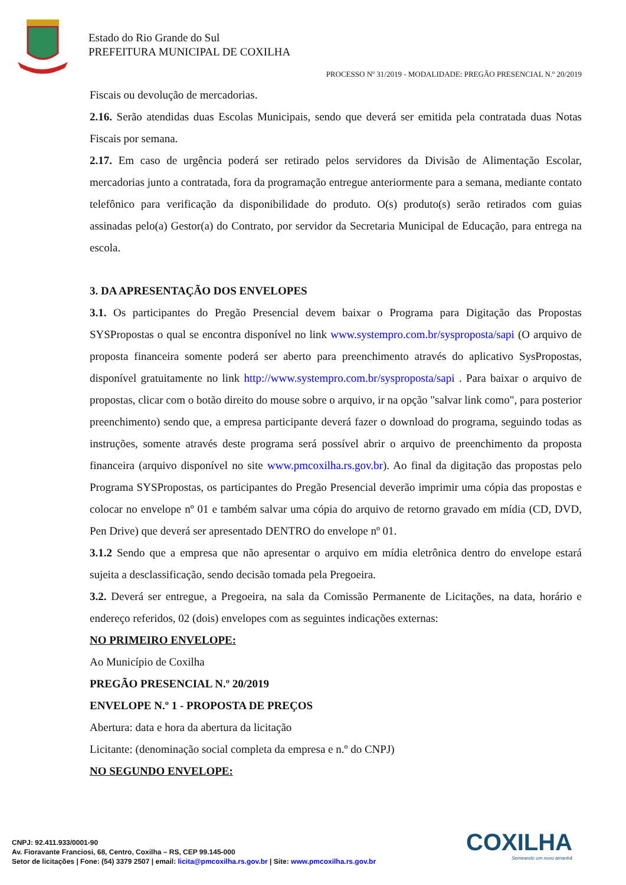Estado do Rio Grande do Sul
PREFEITURA MUNICIPAL DE COXILHA
PROCESSO Nº 31/2019 - MODALIDADE: PREGÃO PRESENCIAL N.º 20/2019
Fiscais ou devolução de mercadorias.
2.16. Serão atendidas duas Escolas Municipais, sendo que deverá ser emitida pela contratada duas Notas Fiscais por semana.
2.17. Em caso de urgência poderá ser retirado pelos servidores da Divisão de Alimentação Escolar, mercadorias junto a contratada, fora da programação entregue anteriormente para a semana, mediante contato telefônico para verificação da disponibilidade do produto. O(s) produto(s) serão retirados com guias assinadas pelo(a) Gestor(a) do Contrato, por servidor da Secretaria Municipal de Educação, para entrega na escola.
3. DA APRESENTAÇÃO DOS ENVELOPES
3.1. Os participantes do Pregão Presencial devem baixar o Programa para Digitação das Propostas SYSPropostas o qual se encontra disponível no link www.systempro.com.br/sysproposta/sapi (O arquivo de proposta financeira somente poderá ser aberto para preenchimento através do aplicativo SysPropostas, disponível gratuitamente no link http://www.systempro.com.br/sysproposta/sapi . Para baixar o arquivo de propostas, clicar com o botão direito do mouse sobre o arquivo, ir na opção "salvar link como", para posterior preenchimento) sendo que, a empresa participante deverá fazer o download do programa, seguindo todas as instruções, somente através deste programa será possível abrir o arquivo de preenchimento da proposta financeira (arquivo disponível no site www.pmcoxilha.rs.gov.br). Ao final da digitação das propostas pelo Programa SYSPropostas, os participantes do Pregão Presencial deverão imprimir uma cópia das propostas e colocar no envelope nº 01 e também salvar uma cópia do arquivo de retorno gravado em mídia (CD, DVD, Pen Drive) que deverá ser apresentado DENTRO do envelope nº 01.
3.1.2 Sendo que a empresa que não apresentar o arquivo em mídia eletrônica dentro do envelope estará sujeita a desclassificação, sendo decisão tomada pela Pregoeira.
3.2. Deverá ser entregue, a Pregoeira, na sala da Comissão Permanente de Licitações, na data, horário e endereço referidos, 02 (dois) envelopes com as seguintes indicações externas:
NO PRIMEIRO ENVELOPE:
Ao Município de Coxilha
PREGÃO PRESENCIAL N.º 20/2019
ENVELOPE N.º 1 - PROPOSTA DE PREÇOS
Abertura: data e hora da abertura da licitação
Licitante: (denominação social completa da empresa e n.º do CNPJ)
NO SEGUNDO ENVELOPE:
CNPJ: 92.411.933/0001-90
Av. Fioravante Franciosi, 68, Centro, Coxilha – RS, CEP 99.145-000
Setor de licitações | Fone: (54) 3379 2507 | email: licita@pmcoxilha.rs.gov.br | Site: www.pmcoxilha.rs.gov.br
COXILHA
Semeando um novo amanhã